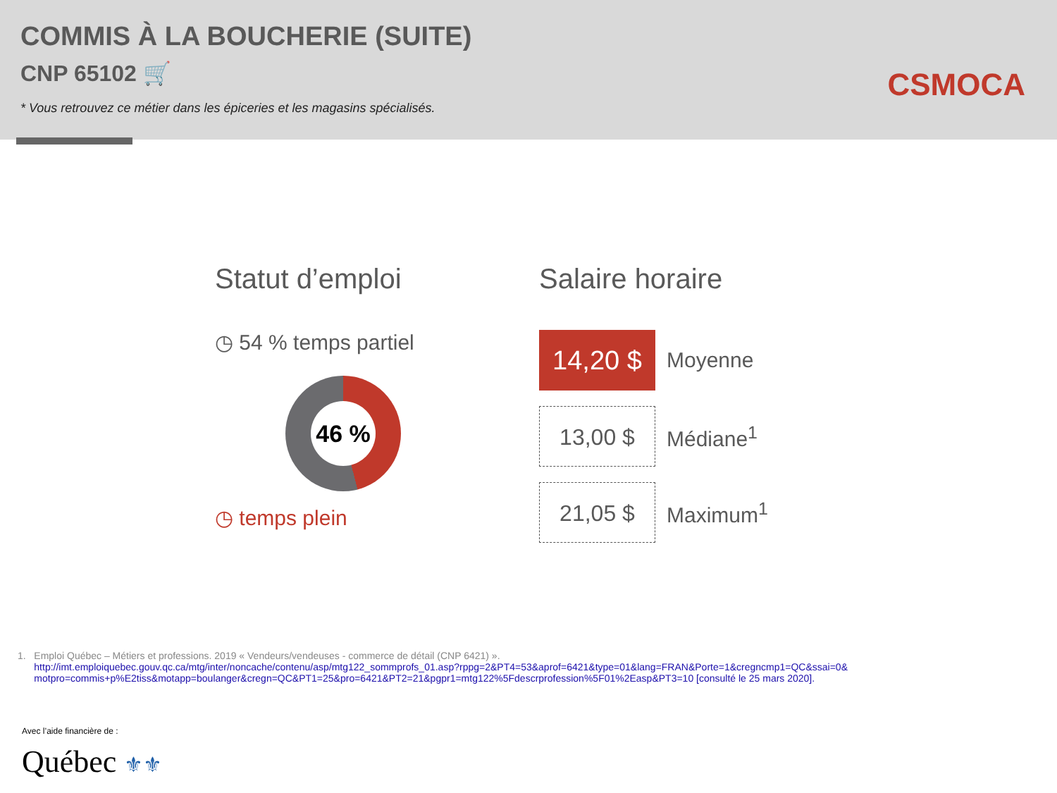COMMIS À LA BOUCHERIE (SUITE)
CNP 65102 🛒
* Vous retrouvez ce métier dans les épiceries et les magasins spécialisés.
CSMOCA
Statut d’emploi
◷ 54 % temps partiel
46 %
◷ temps plein
Salaire horaire
14,20 $
Moyenne
13,00 $
Médiane<sup>1</sup>
21,05 $
Maximum<sup>1</sup>
1. Emploi Québec – Métiers et professions. 2019 « Vendeurs/vendeuses - commerce de détail (CNP 6421) ».
http://imt.emploiquebec.gouv.qc.ca/mtg/inter/noncache/contenu/asp/mtg122_sommprofs_01.asp?rppg=2&PT4=53&aprof=6421&type=01&lang=FRAN&Porte=1&cregncmp1=QC&ssai=0& motpro=commis+p%E2tiss&motapp=boulanger&cregn=QC&PT1=25&pro=6421&PT2=21&pgpr1=mtg122%5Fdescrprofession%5F01%2Easp&PT3=10 [consulté le 25 mars 2020].
Avec l’aide financière de :
Québec ⚜⚜